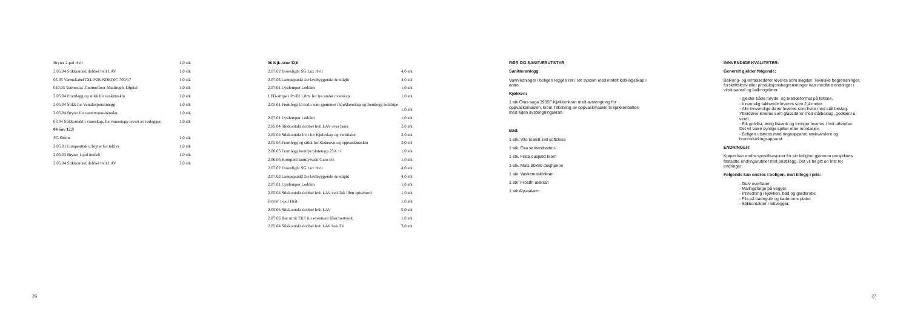| Bryter 2-pol Hvit | 1,0 stk |
| 2.05.04 Stikkontakt dobbel hvit LAV | 1,0 stk |
| 03.05 VarmekabelTXLP/2R NORDIC 700/17 | 1,0 stk |
| 010.05 Termostat Thermofloor Multireg6. Digital | 1,0 stk |
| 2.05.04 Framlegg og stikk for vaskmaskin | 1,0 stk |
| 2.05.04 Stikk for Ventilasjonsanlegg | 1,0 stk |
| 2.05.04 Bryter for varmtvannsbereder | 1,0 stk |
| 03.04 Stikkontakt i vannskap, for vannstopp levert av rørlegger. | 1,0 stk |
| 04 Sov 12,9 | |
| SG Orion | 1,0 stk |
| 2.05.01 Lampeuttak u/bryter for taklys | 1,0 stk |
| 2.05.03 Bryter 1-pol innfelt | 1,0 stk |
| 2.05.04 Stikkontakt dobbel hvit LAV | 3,0 stk |
| 06 Kjk./stue 32,6 | |
| 2.07.02 Downlight SG Lux Hvit | 4,0 stk |
| 2.07.03 Lampepunkt for lavtbyggende dowlight | 4,0 stk |
| 2.07.01 Lysdemper Leddim | 1,0 stk |
| LED-stripe i Profil 1,8m. for lys under overskap. | 1,0 stk |
| 2.05.01 Fremlegg til trafo som gjemmes i kjøkkenskap og fremlegg ledstripe 1,0 stk | |
| 2.07.01 Lysdemper Leddim | 1,0 stk |
| 2.05.04 Stikkontakt dobbel hvit LAV over benk | 2,0 stk |
| 2.05.04 Stikkontakt hvit for Kjøleskap og ventilator | 2,0 stk |
| 2.05.04 Framlegg og stikk for Stekeovn og oppvaskmaskin | 2,0 stk |
| 2.06.05 Framlegg komfyr/platetopp 25A +J | 1,0 stk |
| 2.06.06 Komplett komfyrvakt Garo sr5 | 1,0 stk |
| 2.07.02 Downlight SG Lux Hvit | 4,0 stk |
| 2.07.03 Lampepunkt for lavtbyggende dowlight | 4,0 stk |
| 2.07.01 Lysdemper Leddim | 1,0 stk |
| 2.05.04 Stikkontakt dobbel hvit LAV ved Tak ifbm spisebord. | 1,0 stk |
| Bryter 1-pol Hvit | 1,0 stk |
| 2.05.04 Stikkontakt dobbel hvit LAV | 5,0 stk |
| 2.07.06 Rør ut til TKS for eventuelt fiber/nettverk | 1,0 stk |
| 2.05.04 Stikkontakt dobbel hvit LAV bak TV | 3,0 stk |
RØR OG SANITÆRUTSTYR
Sanitæranlegg.
Vannledninger i boligen legges rør i rør system med innfelt koblingsskap i entre.
Kjøkken:
1 stk Oras saga 3935F Kjøkkenkran med avstengning for oppvaskamaskin, krom Tilkobling av oppvaskmaskin til kjøkkenbatteri med egen avstengningskran.
Bad:
1 stk. Vito toalett inkl softclose
1 stk. Eira servantbatteri.
1 stk. Frida dusjsett krom
1 stk. Mats 90x90 dusjhjørne
1 stk Vaskemaskinkran
1 stk Frostfri utekran
1 stk Aquaalarm
INNVENDIGE KVALITETER:
Generelt gjelder følgende:
Balkong- og terrassedører leveres som slagdør. Tekniske begrensninger, forskriftskrav eller produksjonsbegrensninger kan medføre endringer i vindusareal og balkongdører.
- gjelder både høyde- og breddeformat på feltene.
- Innvendig takhøyde leveres som 2,4 meter
- Alle innvendige dører leveres som hvite med stål beslag. Ytterdører leveres som glassdører med stålbeslag, godkjent u-verdi.
- Eik golvlist, øvrig listverk og foringer leveres i hvit utførelse. Det vil være synlige spiker etter montasjen.
- Boligen utstyres med ringeapparat, røykvarslere og brannslukkingsapparat.
ENDRINGER:
Kjøper kan endre spesifikasjoner for sin leilighet gjennom prosjektets fastsatte endringsrutiner mot pristillegg. Det vil bli gitt en frist for endringer.
Følgende kan endres i boligen, mot tillegg i pris:
- Gulv overflater
- Malingsfarge på vegger.
- Innredning i kjøkken, bad og garderobe
- Flis på badegulv og baderoms plater.
- Stikkontakter i lettvegger.
26 27